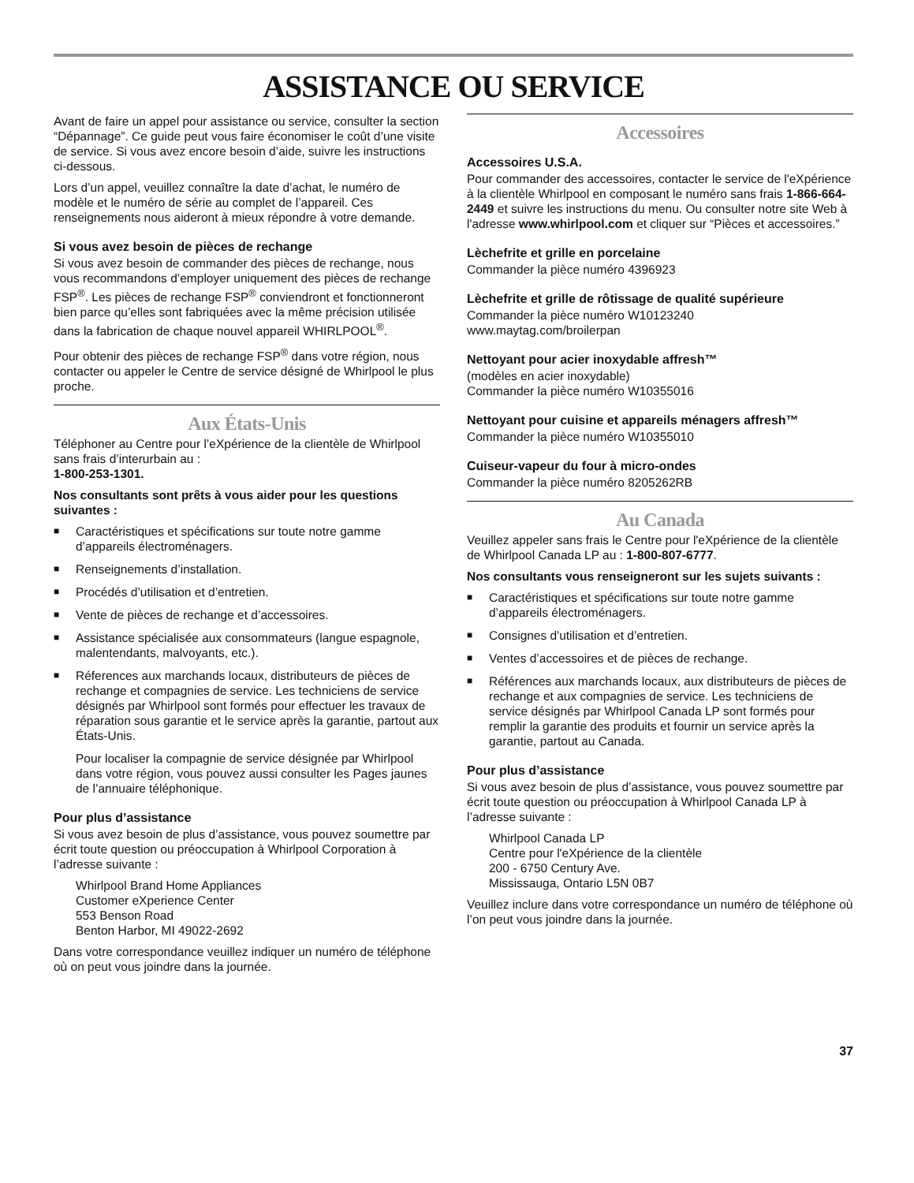ASSISTANCE OU SERVICE
Avant de faire un appel pour assistance ou service, consulter la section “Dépannage”. Ce guide peut vous faire économiser le coût d’une visite de service. Si vous avez encore besoin d’aide, suivre les instructions ci-dessous.
Lors d’un appel, veuillez connaître la date d’achat, le numéro de modèle et le numéro de série au complet de l’appareil. Ces renseignements nous aideront à mieux répondre à votre demande.
Si vous avez besoin de pièces de rechange
Si vous avez besoin de commander des pièces de rechange, nous vous recommandons d’employer uniquement des pièces de rechange FSP<sup>®</sup>. Les pièces de rechange FSP<sup>®</sup> conviendront et fonctionneront bien parce qu’elles sont fabriquées avec la même précision utilisée dans la fabrication de chaque nouvel appareil WHIRLPOOL<sup>®</sup>.
Pour obtenir des pièces de rechange FSP<sup>®</sup> dans votre région, nous contacter ou appeler le Centre de service désigné de Whirlpool le plus proche.
Aux États-Unis
Téléphoner au Centre pour l’eXpérience de la clientèle de Whirlpool sans frais d’interurbain au :
1-800-253-1301.
Nos consultants sont prêts à vous aider pour les questions suivantes :
■ Caractéristiques et spécifications sur toute notre gamme d’appareils électroménagers.
■ Renseignements d’installation.
■ Procédés d’utilisation et d’entretien.
■ Vente de pièces de rechange et d’accessoires.
■ Assistance spécialisée aux consommateurs (langue espagnole, malentendants, malvoyants, etc.).
■ Réferences aux marchands locaux, distributeurs de pièces de rechange et compagnies de service. Les techniciens de service désignés par Whirlpool sont formés pour effectuer les travaux de réparation sous garantie et le service après la garantie, partout aux États-Unis.
Pour localiser la compagnie de service désignée par Whirlpool dans votre région, vous pouvez aussi consulter les Pages jaunes de l’annuaire téléphonique.
Pour plus d’assistance
Si vous avez besoin de plus d’assistance, vous pouvez soumettre par écrit toute question ou préoccupation à Whirlpool Corporation à l’adresse suivante :
Whirlpool Brand Home Appliances
Customer eXperience Center
553 Benson Road
Benton Harbor, MI 49022-2692
Dans votre correspondance veuillez indiquer un numéro de téléphone où on peut vous joindre dans la journée.
Accessoires
Accessoires U.S.A.
Pour commander des accessoires, contacter le service de l'eXpérience à la clientèle Whirlpool en composant le numéro sans frais 1-866-664-2449 et suivre les instructions du menu. Ou consulter notre site Web à l'adresse www.whirlpool.com et cliquer sur “Pièces et accessoires.”
Lèchefrite et grille en porcelaine
Commander la pièce numéro 4396923
Lèchefrite et grille de rôtissage de qualité supérieure
Commander la pièce numéro W10123240
www.maytag.com/broilerpan
Nettoyant pour acier inoxydable affresh™
(modèles en acier inoxydable)
Commander la pièce numéro W10355016
Nettoyant pour cuisine et appareils ménagers affresh™
Commander la pièce numéro W10355010
Cuiseur-vapeur du four à micro-ondes
Commander la pièce numéro 8205262RB
Au Canada
Veuillez appeler sans frais le Centre pour l'eXpérience de la clientèle de Whirlpool Canada LP au : 1-800-807-6777.
Nos consultants vous renseigneront sur les sujets suivants :
■ Caractéristiques et spécifications sur toute notre gamme d’appareils électroménagers.
■ Consignes d'utilisation et d’entretien.
■ Ventes d’accessoires et de pièces de rechange.
■ Références aux marchands locaux, aux distributeurs de pièces de rechange et aux compagnies de service. Les techniciens de service désignés par Whirlpool Canada LP sont formés pour remplir la garantie des produits et fournir un service après la garantie, partout au Canada.
Pour plus d’assistance
Si vous avez besoin de plus d’assistance, vous pouvez soumettre par écrit toute question ou préoccupation à Whirlpool Canada LP à l’adresse suivante :
Whirlpool Canada LP
Centre pour l'eXpérience de la clientèle
200 - 6750 Century Ave.
Mississauga, Ontario L5N 0B7
Veuillez inclure dans votre correspondance un numéro de téléphone où l’on peut vous joindre dans la journée.
37